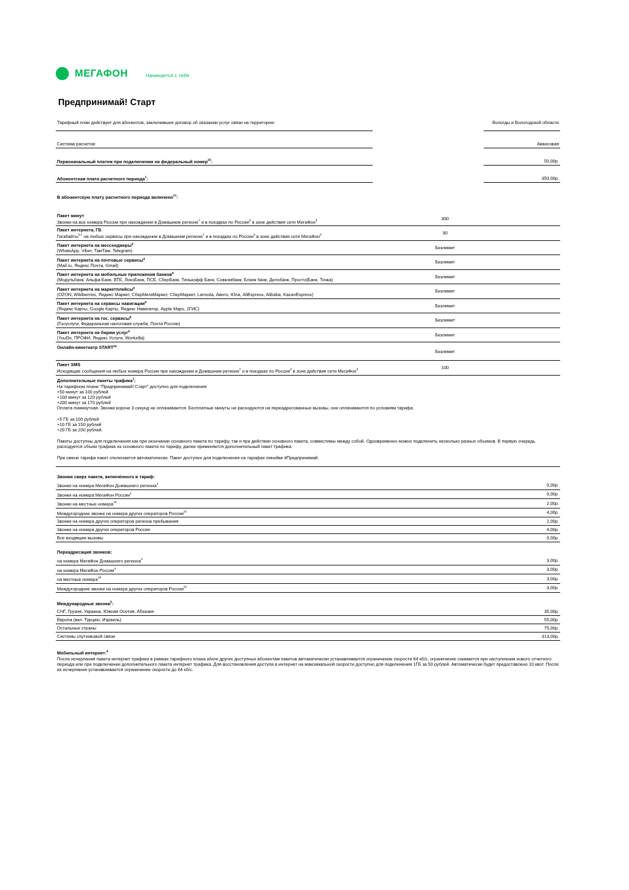МЕГАФОН Начинается с тебя
Предпринимай! Старт
| Тарифный план действует для абонентов, заключивших договор об оказании услуг связи на территории: | | Вологды и Вологодской области |
| Система расчетов: | | Авансовая |
| Первоначальный платеж при подключении на федеральный номер<sup>22</sup>: | | 50,00р. |
| Абонентская плата расчетного периода<sup>1</sup>: | | 350,00р. |
В абонентскую плату расчетного периода включено<sup>21</sup>:
| Пакет минут Звонки на все номера России при нахождении в Домашнем регионе<sup>2</sup> и в поездках по России<sup>3</sup> в зоне действия сети МегаФон<sup>3</sup> | 300 | |
| Пакет интернета, ГБ Гигабайты<sup>6.1</sup> на любые сервисы при нахождении в Домашнем регионе<sup>2</sup> и в поездках по России<sup>3</sup> в зоне действия сети МегаФон<sup>3</sup> | 30 | |
| Пакет интернета на мессенджеры<sup>8</sup> (WhatsApp, Viber, ТамТам, Telegram) | Безлимит | |
| Пакет интернета на почтовые сервисы<sup>8</sup> (Mail.ru, Яндекс Почта, Gmail) | Безлимит | |
| Пакет интернета на мобильные приложения банков<sup>8</sup> (Модульбанк, Альфа-Банк, ВТБ, ЛокоБанк, ПСБ, СберБанк, Тинькофф Банк, Совкомбанк, Бланк банк, Делобанк, Просто/Банк, Точка) | Безлимит | |
| Пакет интернета на маркетплейсы<sup>8</sup> (OZON, Wildberries, Яндекс Маркет, СберМегаМаркет, СберМаркет, Lamoda, Авито, Юла, AliExpress, Alibaba, KazanExpress) | Безлимит | |
| Пакет интернета на сервисы навигации<sup>8</sup> (Яндекс Карты, Google Карты, Яндекс Навигатор, Apple Maps, 2ГИС) | Безлимит | |
| Пакет интернета на гос. сервисы<sup>8</sup> (Госуслуги, Федеральная налоговая служба, Почта России) | Безлимит | |
| Пакет интернета на биржи услуг<sup>8</sup> (YouDo, ПРОФИ, Яндекс Услуги, Workzilla) | Безлимит | |
| Онлайн-кинотеатр START<sup>16</sup> | Безлимит | |
| Пакет SMS Исходящие сообщения на любые номера России при нахождении в Домашнем регионе<sup>2</sup> и в поездках по России<sup>3</sup> в зоне действия сети МегаФон<sup>3</sup> | 100 | |
Дополнительные пакеты трафика<sup>1</sup>:
На тарифном плане "Предпринимай! Старт" доступно для подключения:
+50 минут за 100 рублей
+100 минут за 120 рублей
+200 минут за 170 рублей
Оплата поминутная. Звонки короче 3 секунд не оплачиваются. Бесплатные минуты не расходуются на переадресованные вызовы, они оплачиваются по условиям тарифа.
+5 ГБ за 100 рублей
+10 ГБ за 150 рублей
+20 ГБ за 200 рублей.
Пакеты доступны для подключения как при окончании основного пакета по тарифу, так и при действии основного пакета, совместимы между собой. Одновременно можно подключить несколько разных объемов. В первую очередь расходуется объем трафика из основного пакета по тарифу, далее применяется дополнительный пакет трафика.
При смене тарифа пакет отключается автоматически. Пакет доступен для подключения на тарифах линейки #Предпринимай.
| Звонки сверх пакета, включённого в тариф: | |
| Звонки на номера МегаФон Домашнего региона<sup>4</sup> | 0,00р. |
| Звонки на номера МегаФон России<sup>4</sup> | 0,00р. |
| Звонки на местные номера<sup>19</sup> | 2,00р. |
| Междугородние звонки на номера других операторов России<sup>20</sup> | 4,00р. |
| Звонки на номера других операторов региона пребывания | 2,00р. |
| Звонки на номера других операторов России | 4,00р. |
| Все входящие вызовы | 0,00р. |
| Переадресация звонков: | |
| на номера МегаФон Домашнего региона<sup>4</sup> | 3,00р. |
| на номера МегаФон России<sup>4</sup> | 3,00р. |
| на местные номера<sup>19</sup> | 3,00р. |
| Междугородние звонки на номера других операторов России<sup>20</sup> | 3,00р. |
| Международные звонки<sup>5</sup>: | |
| СНГ, Грузия, Украина, Южная Осетия, Абхазия | 35,00р. |
| Европа (вкл. Турцию, Израиль) | 55,00р. |
| Остальные страны | 75,00р. |
| Системы спутниковой связи | 313,00р. |
Мобильный интернет:<sup>6</sup>
После исчерпания пакета интернет трафика в рамках тарифного плана и/или других доступных абонентам пакетов автоматически устанавливается ограничение скорости 64 кб/с, ограничение снимается при наступлении нового отчетного периода или при подключении дополнительного пакета интернет трафика. Для восстановления доступа в интернет на максимальной скорости доступно для подключения 1ГБ за 50 рублей. Автоматически будет предоставлено 10 квот. После их исчерпания устанавливается ограничение скорости до 64 кб/с.